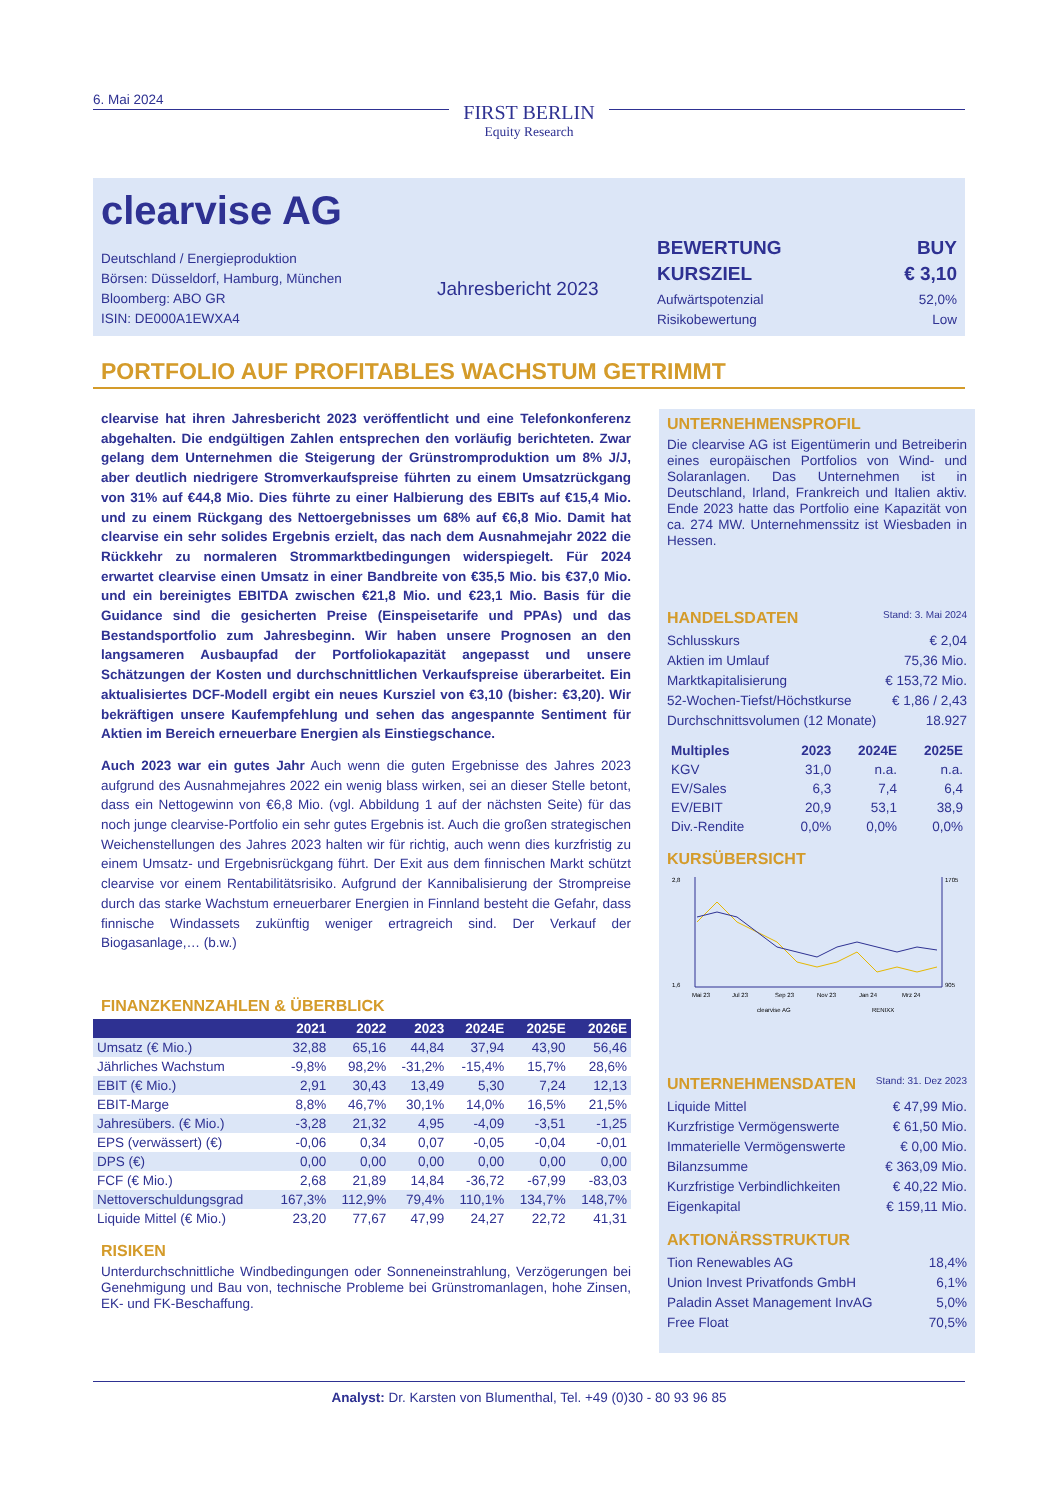6. Mai 2024
FIRST BERLIN
Equity Research
clearvise AG
Deutschland / Energieproduktion
Börsen: Düsseldorf, Hamburg, München
Bloomberg: ABO GR
ISIN: DE000A1EWXA4
Jahresbericht 2023
BEWERTUNG BUY
KURSZIEL € 3,10
Aufwärtspotenzial 52,0%
Risikobewertung Low
PORTFOLIO AUF PROFITABLES WACHSTUM GETRIMMT
clearvise hat ihren Jahresbericht 2023 veröffentlicht und eine Telefonkonferenz abgehalten. Die endgültigen Zahlen entsprechen den vorläufig berichteten. Zwar gelang dem Unternehmen die Steigerung der Grünstromproduktion um 8% J/J, aber deutlich niedrigere Stromverkaufspreise führten zu einem Umsatzrückgang von 31% auf €44,8 Mio. Dies führte zu einer Halbierung des EBITs auf €15,4 Mio. und zu einem Rückgang des Nettoergebnisses um 68% auf €6,8 Mio. Damit hat clearvise ein sehr solides Ergebnis erzielt, das nach dem Ausnahmejahr 2022 die Rückkehr zu normaleren Strommarktbedingungen widerspiegelt. Für 2024 erwartet clearvise einen Umsatz in einer Bandbreite von €35,5 Mio. bis €37,0 Mio. und ein bereinigtes EBITDA zwischen €21,8 Mio. und €23,1 Mio. Basis für die Guidance sind die gesicherten Preise (Einspeisetarife und PPAs) und das Bestandsportfolio zum Jahresbeginn. Wir haben unsere Prognosen an den langsameren Ausbaupfad der Portfoliokapazität angepasst und unsere Schätzungen der Kosten und durchschnittlichen Verkaufspreise überarbeitet. Ein aktualisiertes DCF-Modell ergibt ein neues Kursziel von €3,10 (bisher: €3,20). Wir bekräftigen unsere Kaufempfehlung und sehen das angespannte Sentiment für Aktien im Bereich erneuerbare Energien als Einstiegschance.
Auch 2023 war ein gutes Jahr Auch wenn die guten Ergebnisse des Jahres 2023 aufgrund des Ausnahmejahres 2022 ein wenig blass wirken, sei an dieser Stelle betont, dass ein Nettogewinn von €6,8 Mio. (vgl. Abbildung 1 auf der nächsten Seite) für das noch junge clearvise-Portfolio ein sehr gutes Ergebnis ist. Auch die großen strategischen Weichenstellungen des Jahres 2023 halten wir für richtig, auch wenn dies kurzfristig zu einem Umsatz- und Ergebnisrückgang führt. Der Exit aus dem finnischen Markt schützt clearvise vor einem Rentabilitätsrisiko. Aufgrund der Kannibalisierung der Strompreise durch das starke Wachstum erneuerbarer Energien in Finnland besteht die Gefahr, dass finnische Windassets zukünftig weniger ertragreich sind. Der Verkauf der Biogasanlage,… (b.w.)
FINANZKENNZAHLEN & ÜBERBLICK
| | 2021 | 2022 | 2023 | 2024E | 2025E | 2026E |
| --- | --- | --- | --- | --- | --- | --- |
| Umsatz (€ Mio.) | 32,88 | 65,16 | 44,84 | 37,94 | 43,90 | 56,46 |
| Jährliches Wachstum | -9,8% | 98,2% | -31,2% | -15,4% | 15,7% | 28,6% |
| EBIT (€ Mio.) | 2,91 | 30,43 | 13,49 | 5,30 | 7,24 | 12,13 |
| EBIT-Marge | 8,8% | 46,7% | 30,1% | 14,0% | 16,5% | 21,5% |
| Jahresübers. (€ Mio.) | -3,28 | 21,32 | 4,95 | -4,09 | -3,51 | -1,25 |
| EPS (verwässert) (€) | -0,06 | 0,34 | 0,07 | -0,05 | -0,04 | -0,01 |
| DPS (€) | 0,00 | 0,00 | 0,00 | 0,00 | 0,00 | 0,00 |
| FCF (€ Mio.) | 2,68 | 21,89 | 14,84 | -36,72 | -67,99 | -83,03 |
| Nettoverschuldungsgrad | 167,3% | 112,9% | 79,4% | 110,1% | 134,7% | 148,7% |
| Liquide Mittel (€ Mio.) | 23,20 | 77,67 | 47,99 | 24,27 | 22,72 | 41,31 |
RISIKEN
Unterdurchschnittliche Windbedingungen oder Sonneneinstrahlung, Verzögerungen bei Genehmigung und Bau von, technische Probleme bei Grünstromanlagen, hohe Zinsen, EK- und FK-Beschaffung.
UNTERNEHMENSPROFIL
Die clearvise AG ist Eigentümerin und Betreiberin eines europäischen Portfolios von Wind- und Solaranlagen. Das Unternehmen ist in Deutschland, Irland, Frankreich und Italien aktiv. Ende 2023 hatte das Portfolio eine Kapazität von ca. 274 MW. Unternehmenssitz ist Wiesbaden in Hessen.
HANDELSDATEN Stand: 3. Mai 2024
Schlusskurs € 2,04
Aktien im Umlauf 75,36 Mio.
Marktkapitalisierung € 153,72 Mio.
52-Wochen-Tiefst/Höchstkurse € 1,86 / 2,43
Durchschnittsvolumen (12 Monate) 18.927
| Multiples | 2023 | 2024E | 2025E |
| --- | --- | --- | --- |
| KGV | 31,0 | n.a. | n.a. |
| EV/Sales | 6,3 | 7,4 | 6,4 |
| EV/EBIT | 20,9 | 53,1 | 38,9 |
| Div.-Rendite | 0,0% | 0,0% | 0,0% |
KURSÜBERSICHT
2,8
1,6
1705
905
Mai 23
Jul 23
Sep 23
Nov 23
Jan 24
Mrz 24
clearvise AG
RENIXX
UNTERNEHMENSDATEN Stand: 31. Dez 2023
Liquide Mittel € 47,99 Mio.
Kurzfristige Vermögenswerte € 61,50 Mio.
Immaterielle Vermögenswerte € 0,00 Mio.
Bilanzsumme € 363,09 Mio.
Kurzfristige Verbindlichkeiten € 40,22 Mio.
Eigenkapital € 159,11 Mio.
AKTIONÄRSSTRUKTUR
Tion Renewables AG 18,4%
Union Invest Privatfonds GmbH 6,1%
Paladin Asset Management InvAG 5,0%
Free Float 70,5%
Analyst: Dr. Karsten von Blumenthal, Tel. +49 (0)30 - 80 93 96 85